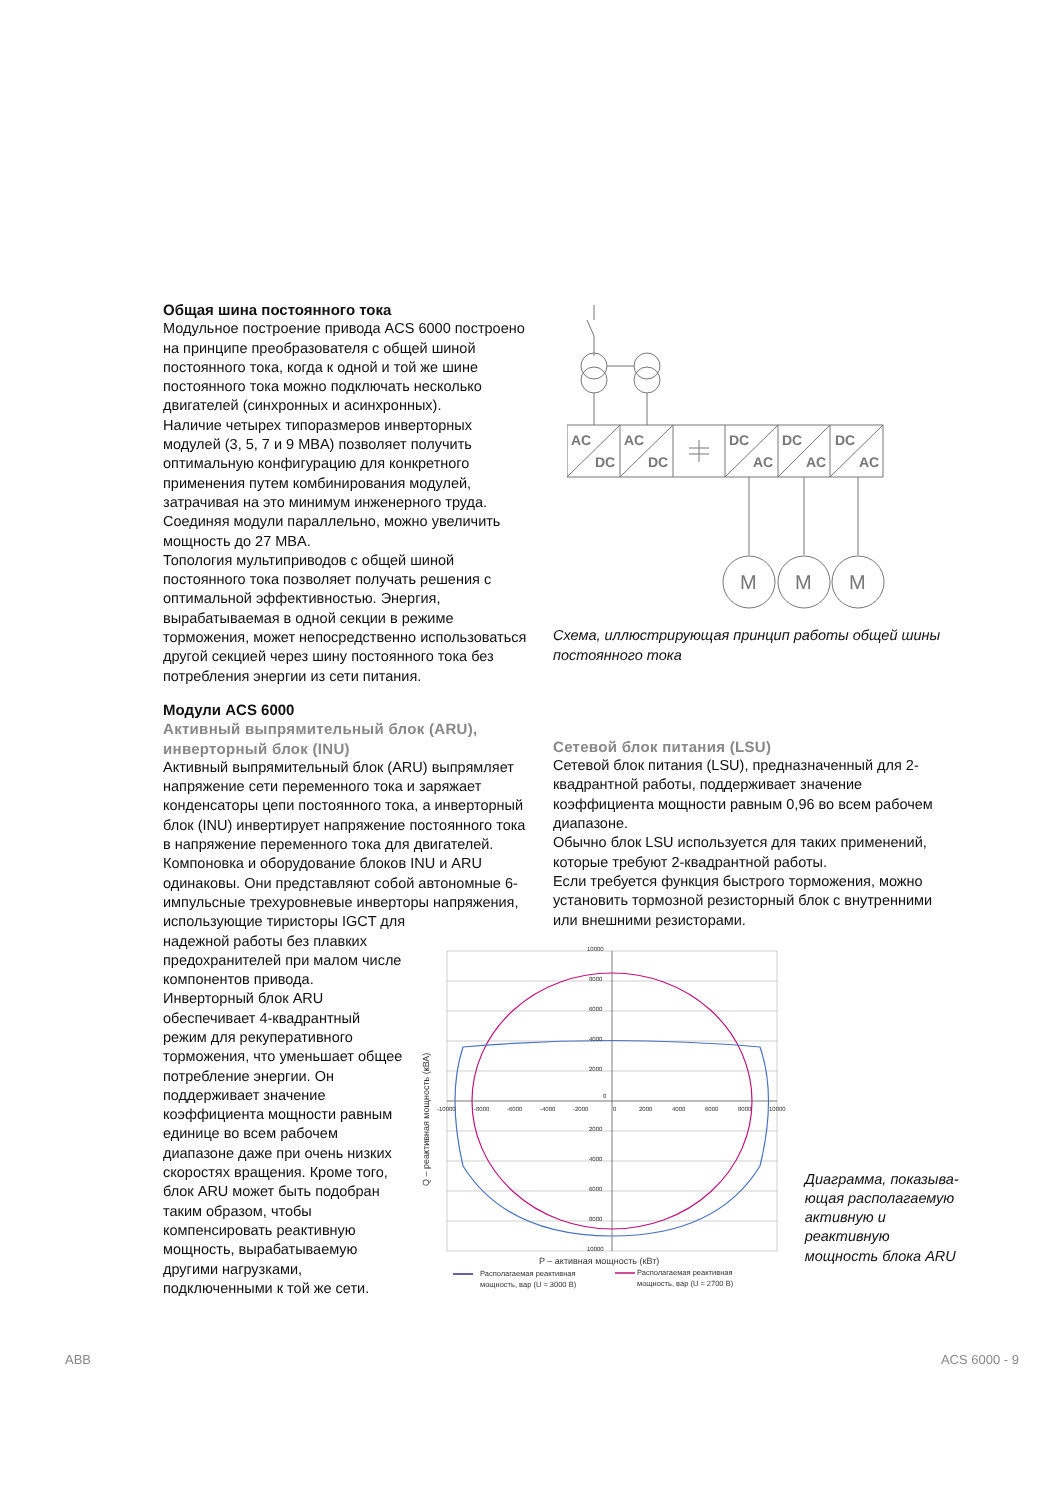Общая шина постоянного тока
Модульное построение привода ACS 6000 построено на принципе преобразователя с общей шиной постоянного тока, когда к одной и той же шине постоянного тока можно подключать несколько двигателей (синхронных и асинхронных).
Наличие четырех типоразмеров инверторных модулей (3, 5, 7 и 9 MBA) позволяет получить оптимальную конфигурацию для конкретного применения путем комбинирования модулей, затрачивая на это минимум инженерного труда. Соединяя модули параллельно, можно увеличить мощность до 27 MBA.
Топология мультиприводов с общей шиной постоянного тока позволяет получать решения с оптимальной эффективностью. Энергия, вырабатываемая в одной секции в режиме торможения, может непосредственно использоваться другой секцией через шину постоянного тока без потребления энергии из сети питания.
Модули ACS 6000
Активный выпрямительный блок (ARU), инверторный блок (INU)
Активный выпрямительный блок (ARU) выпрямляет напряжение сети переменного тока и заряжает конденсаторы цепи постоянного тока, а инверторный блок (INU) инвертирует напряжение постоянного тока в напряжение переменного тока для двигателей.
Компоновка и оборудование блоков INU и ARU одинаковы. Они представляют собой автономные 6-импульсные трехуровневые инверторы напряжения, использующие тиристоры IGCT для
AC
DC
AC
DC
DC
AC
DC
AC
DC
AC
M
M
M
Схема, иллюстрирующая принцип работы общей шины постоянного тока
Сетевой блок питания (LSU)
Сетевой блок питания (LSU), предназначенный для 2-квадрантной работы, поддерживает значение коэффициента мощности равным 0,96 во всем рабочем диапазоне.
Обычно блок LSU используется для таких применений, которые требуют 2-квадрантной работы.
Если требуется функция быстрого торможения, можно установить тормозной резисторный блок с внутренними или внешними резисторами.
надежной работы без плавких предохранителей при малом числе компонентов привода.
Инверторный блок ARU обеспечивает 4-квадрантный режим для рекуперативного торможения, что уменьшает общее потребление энергии. Он поддерживает значение коэффициента мощности равным единице во всем рабочем диапазоне даже при очень низких скоростях вращения. Кроме того, блок ARU может быть подобран таким образом, чтобы компенсировать реактивную мощность, вырабатываемую другими нагрузками, подключенными к той же сети.
10000
8000
6000
4000
2000
0
2000
4000
6000
8000
10000
-10000
-8000
-6000
-4000
-2000
0
2000
4000
6000
8000
10000
Q – реактивная мощность (кВА)
P – активная мощность (кВт)
Располагаемая реактивная
мощность, вар (U = 3000 В)
Располагаемая реактивная
мощность, вар (U = 2700 В)
Диаграмма, показыва-ющая располагаемую активную и реактивную мощность блока ARU
ABB ACS 6000 - 9